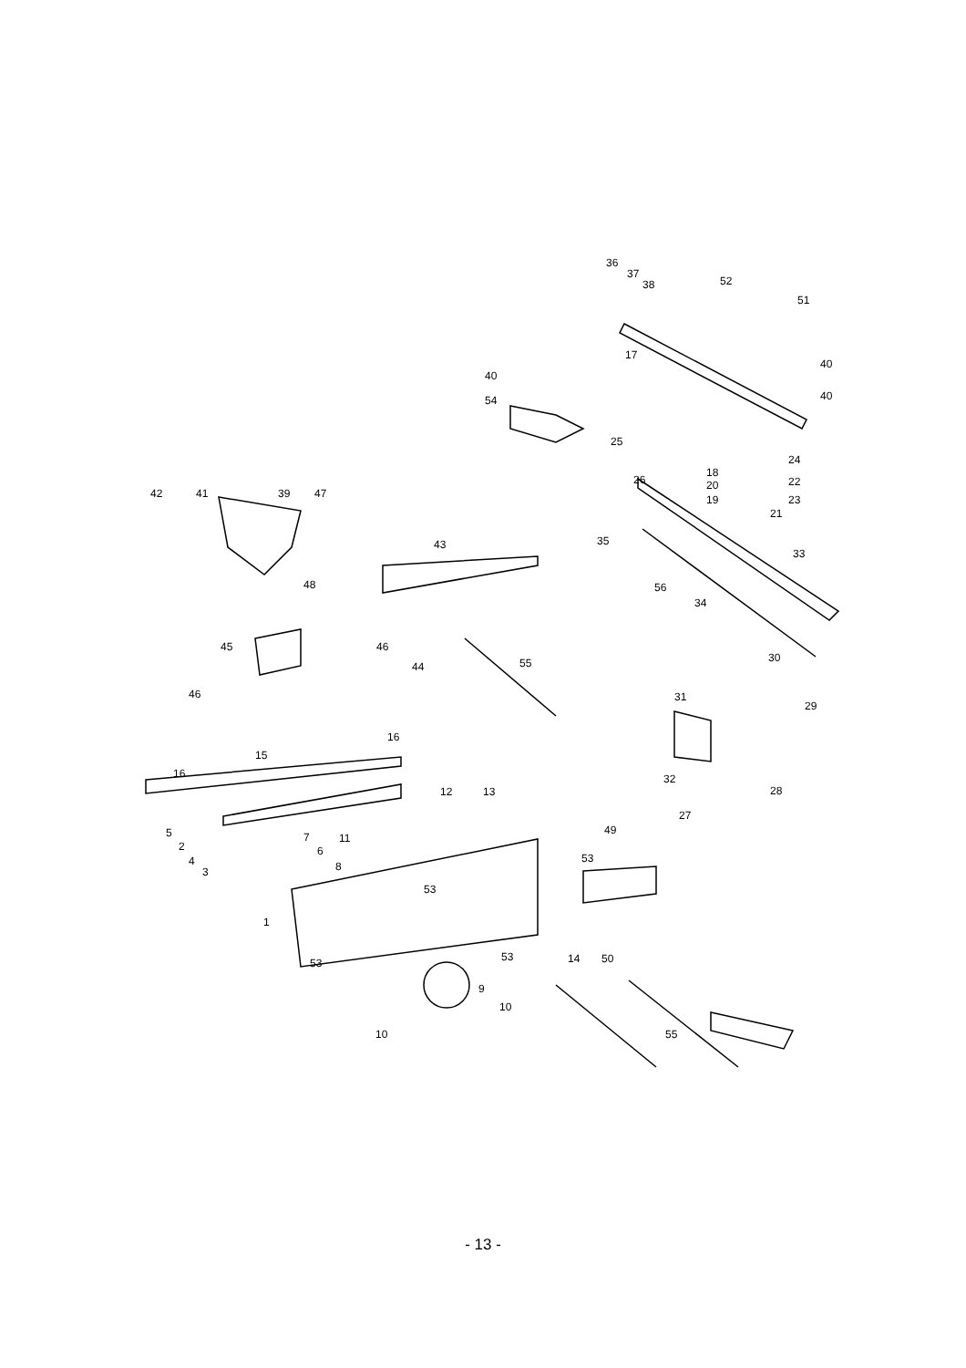36
37
38
52
51
17
40
40
40
54
25
26
18
20
19
24
22
23
21
35
33
56
34
42
41
39
47
43
48
45
46
44
55
46
30
31
29
16
15
16
28
32
27
12
13
5
11
2
7
4
6
3
8
49
53
53
1
53
14
50
53
9
10
10
55
- 13 -